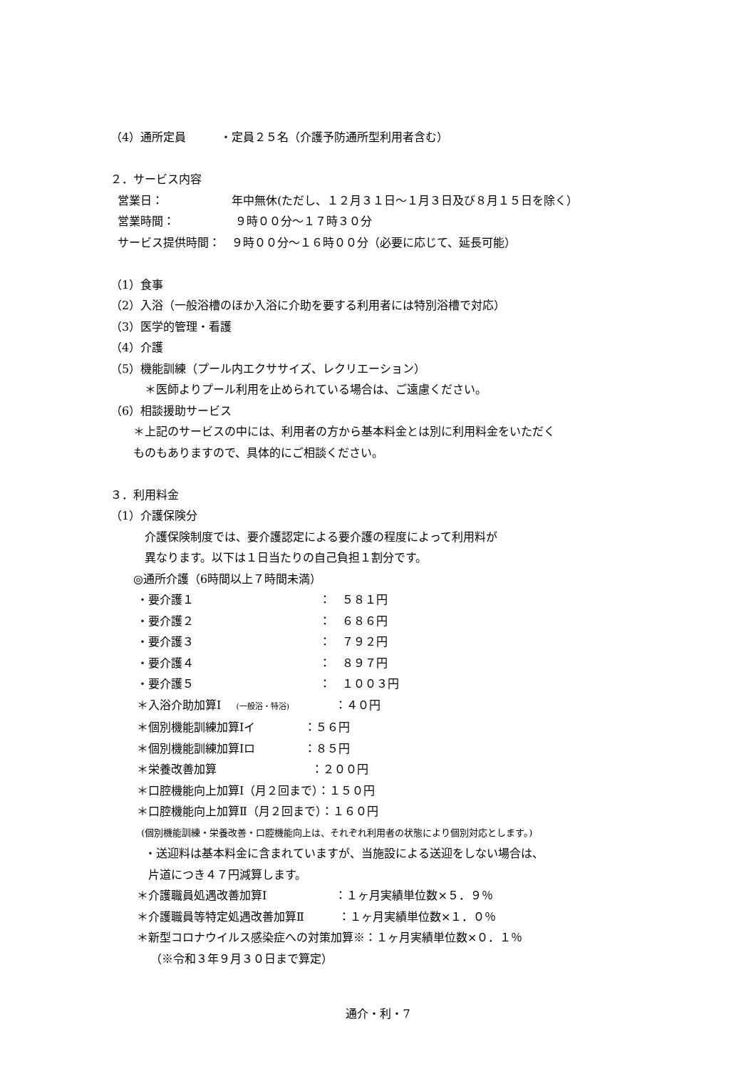（4）通所定員　　　・定員２５名（介護予防通所型利用者含む）
２．サービス内容
営業日：　　　　　　年中無休(ただし、１２月３１日～１月３日及び８月１５日を除く）
営業時間：　　　　　 ９時００分～１７時３０分
サービス提供時間：　９時００分～１６時００分（必要に応じて、延長可能）
（1）食事
（2）入浴（一般浴槽のほか入浴に介助を要する利用者には特別浴槽で対応）
（3）医学的管理・看護
（4）介護
（5）機能訓練（プール内エクササイズ、レクリエーション）
　　　＊医師よりプール利用を止められている場合は、ご遠慮ください。
（6）相談援助サービス
　　＊上記のサービスの中には、利用者の方から基本料金とは別に利用料金をいただく
　　ものもありますので、具体的にご相談ください。
３．利用料金
（1）介護保険分
　　　介護保険制度では、要介護認定による要介護の程度によって利用料が
　　　異なります。以下は１日当たりの自己負担１割分です。
　　◎通所介護（6時間以上７時間未満）
　　 ・要介護１　　　　　　　　　　　：　５８１円
　　 ・要介護２　　　　　　　　　　　：　６８６円
　　 ・要介護３　　　　　　　　　　　：　７９２円
　　 ・要介護４　　　　　　　　　　　：　８９７円
　　 ・要介護５　　　　　　　　　　　：　１００３円
　　 ＊入浴介助加算Ⅰ　 (一般浴・特浴)　　　　：４０円
　　 ＊個別機能訓練加算Ⅰイ　　　　 ：５６円
　　 ＊個別機能訓練加算Ⅰロ　　　　 ：８５円
　　 ＊栄養改善加算　　　　　　　　 ：２００円
　　 ＊口腔機能向上加算Ⅰ（月２回まで）：１５０円
　　 ＊口腔機能向上加算Ⅱ（月２回まで）：１６０円
　　　 (個別機能訓練・栄養改善・口腔機能向上は、それぞれ利用者の状態により個別対応とします。)
　　　・送迎料は基本料金に含まれていますが、当施設による送迎をしない場合は、
　　　 片道につき４７円減算します。
　　 ＊介護職員処遇改善加算Ⅰ　　　　　　：１ヶ月実績単位数×５．９％
　　 ＊介護職員等特定処遇改善加算Ⅱ　　　：１ヶ月実績単位数×１．０％
　　 ＊新型コロナウイルス感染症への対策加算※：１ヶ月実績単位数×０．１％
　　　　（※令和３年９月３０日まで算定）
通介・利・7